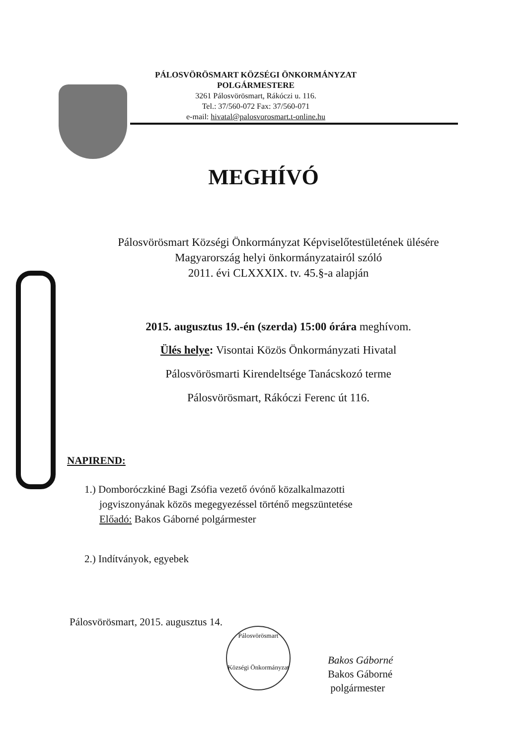PÁLOSVÖRÖSMART KÖZSÉGI ÖNKORMÁNYZAT
POLGÁRMESTERE
3261 Pálosvörösmart, Rákóczi u. 116.
Tel.: 37/560-072 Fax: 37/560-071
e-mail: hivatal@palosvorosmart.t-online.hu
MEGHÍVÓ
Pálosvörösmart Községi Önkormányzat Képviselőtestületének ülésére
Magyarország helyi önkormányzatairól szóló
2011. évi CLXXXIX. tv. 45.§-a alapján
2015. augusztus 19.-én (szerda) 15:00 órára meghívom.
Ülés helye: Visontai Közös Önkormányzati Hivatal
Pálosvörösmarti Kirendeltsége Tanácskozó terme
Pálosvörösmart, Rákóczi Ferenc út 116.
NAPIREND:
1.) Domboróczkiné Bagi Zsófia vezető óvónő közalkalmazotti
jogviszonyának közös megegyezéssel történő megszüntetése
Előadó: Bakos Gáborné polgármester
2.) Indítványok, egyebek
Pálosvörösmart, 2015. augusztus 14.
Bakos Gáborné
Bakos Gáborné
polgármester
Pálosvörösmart
Községi Önkormányzat